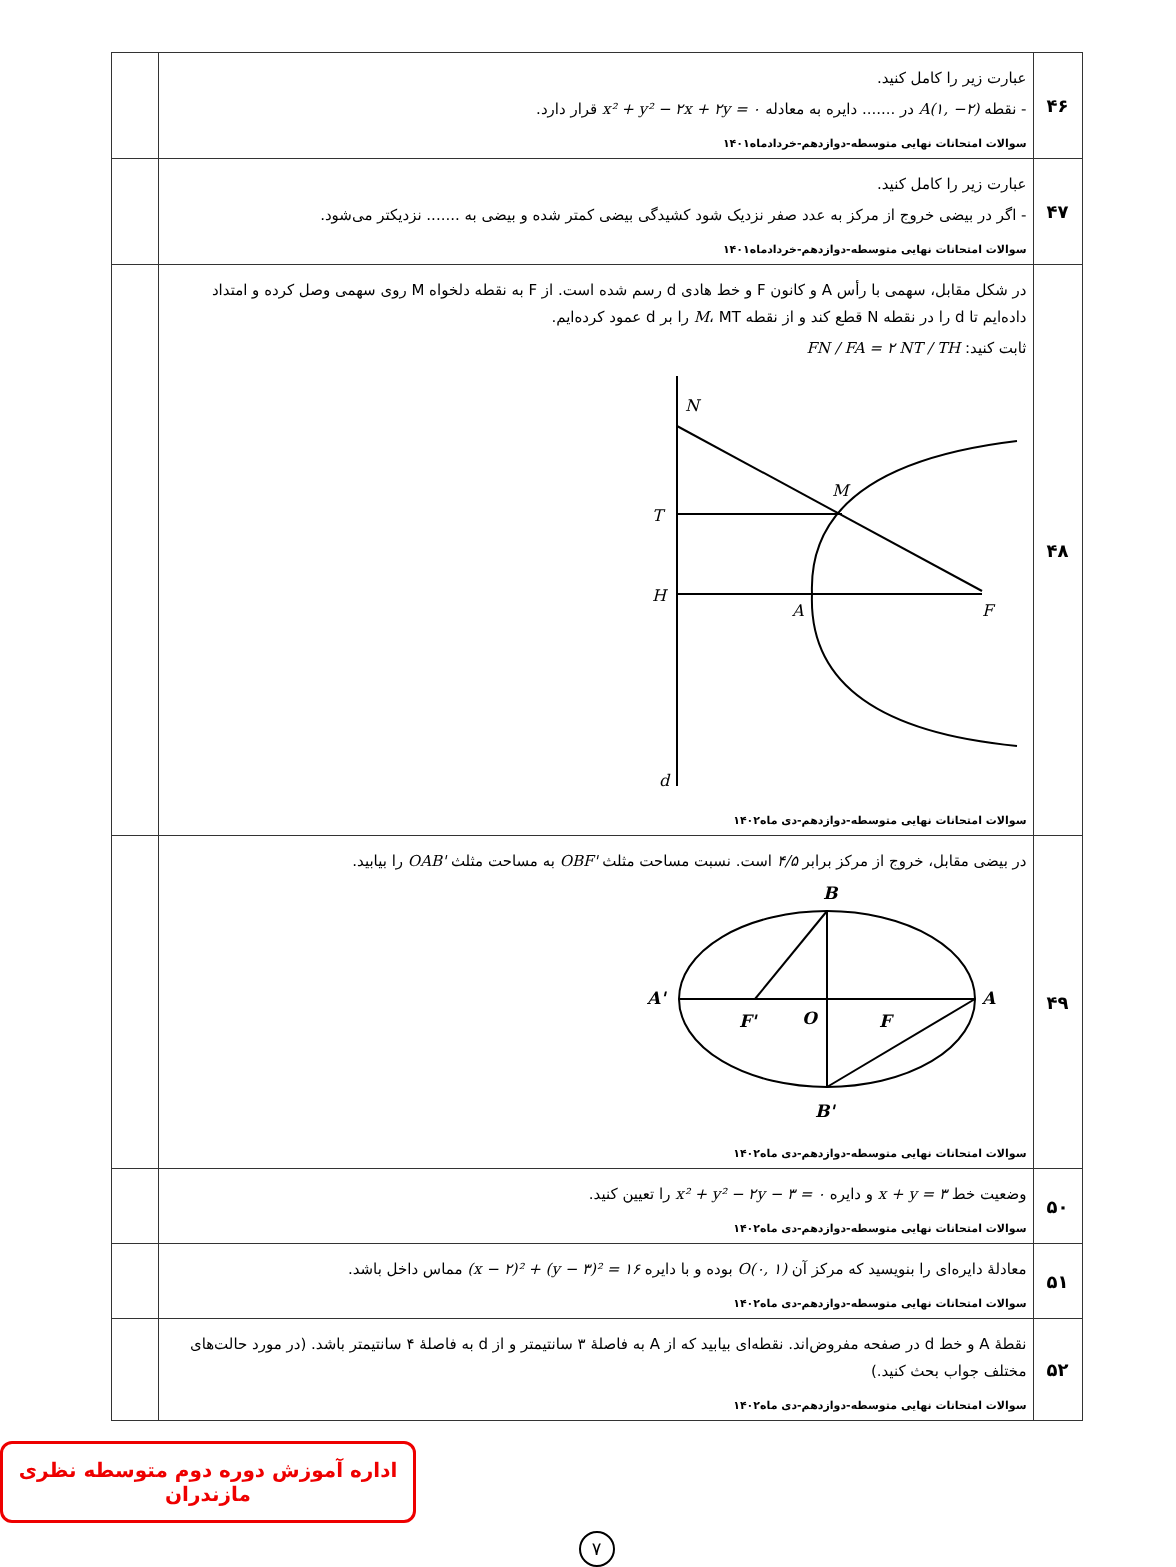| ۴۶ | عبارت زیر را کامل کنید. - نقطه A(۱, −۲) در ....... دایره به معادله x² + y² − ۲x + ۲y = ۰ قرار دارد. سوالات امتحانات نهایی متوسطه-دوازدهم-خردادماه۱۴۰۱ | |
| ۴۷ | عبارت زیر را کامل کنید. - اگر در بیضی خروج از مرکز به عدد صفر نزدیک شود کشیدگی بیضی کمتر شده و بیضی به ....... نزدیکتر می‌شود. سوالات امتحانات نهایی متوسطه-دوازدهم-خردادماه۱۴۰۱ | |
| ۴۸ | در شکل مقابل، سهمی با رأس A و کانون F و خط هادی d رسم شده است. از F به نقطه دلخواه M روی سهمی وصل کرده و امتداد داده‌ایم تا d را در نقطه N قطع کند و از نقطه M ، MT را بر d عمود کرده‌ایم. ثابت کنید: FN / FA = ۲ NT / TH N M T H A F d سوالات امتحانات نهایی متوسطه-دوازدهم-دی ماه۱۴۰۲ | |
| ۴۹ | در بیضی مقابل، خروج از مرکز برابر ۴/۵ است. نسبت مساحت مثلث OBF' به مساحت مثلث OAB' را بیابید. B A' A F' O F B' سوالات امتحانات نهایی متوسطه-دوازدهم-دی ماه۱۴۰۲ | |
| ۵۰ | وضعیت خط x + y = ۳ و دایره x² + y² − ۲y − ۳ = ۰ را تعیین کنید. سوالات امتحانات نهایی متوسطه-دوازدهم-دی ماه۱۴۰۲ | |
| ۵۱ | معادلهٔ دایره‌ای را بنویسید که مرکز آن O(۰, ۱) بوده و با دایره (x − ۲)² + (y − ۳)² = ۱۶ مماس داخل باشد. سوالات امتحانات نهایی متوسطه-دوازدهم-دی ماه۱۴۰۲ | |
| ۵۲ | نقطهٔ A و خط d در صفحه مفروض‌اند. نقطه‌ای بیابید که از A به فاصلهٔ ۳ سانتیمتر و از d به فاصلهٔ ۴ سانتیمتر باشد. (در مورد حالت‌های مختلف جواب بحث کنید.) سوالات امتحانات نهایی متوسطه-دوازدهم-دی ماه۱۴۰۲ | |
اداره آموزش دوره دوم متوسطه نظری مازندران
۷